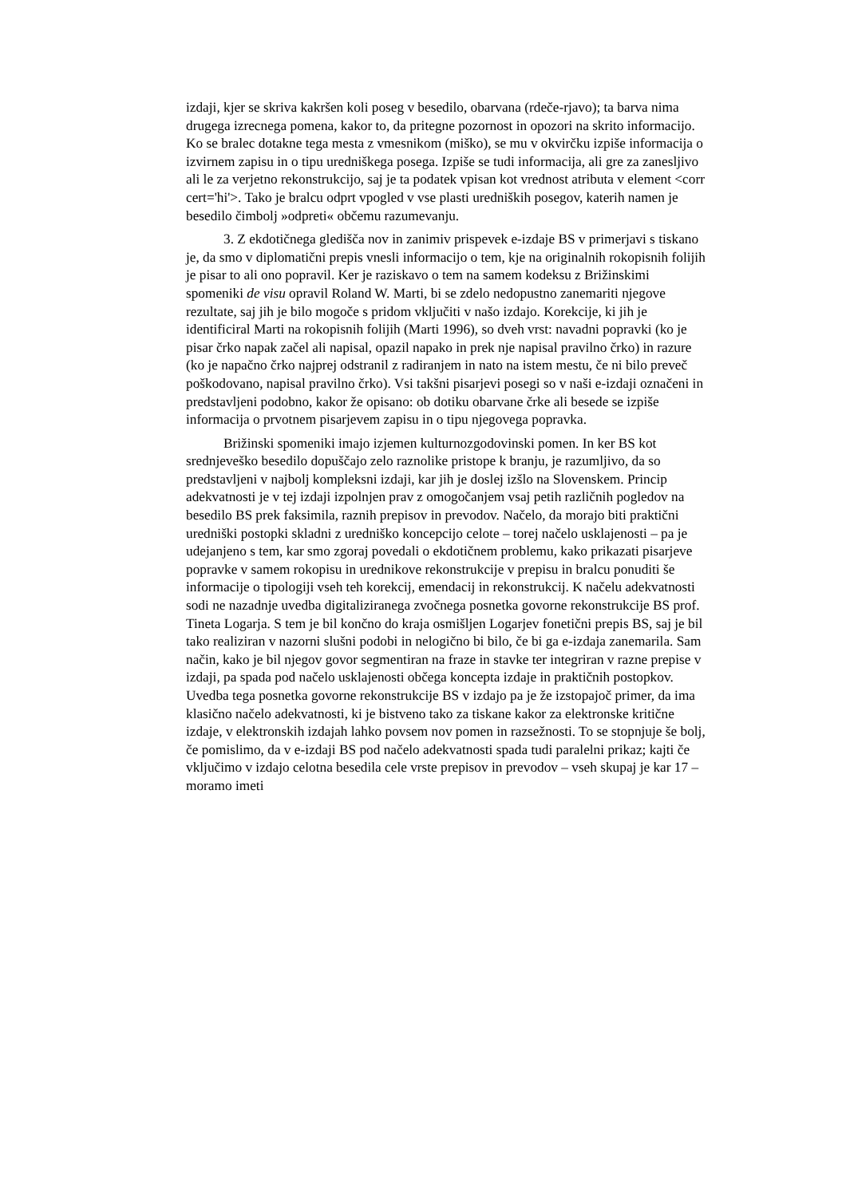izdaji, kjer se skriva kakršen koli poseg v besedilo, obarvana (rdeče-rjavo); ta barva nima drugega izrecnega pomena, kakor to, da pritegne pozornost in opozori na skrito informacijo. Ko se bralec dotakne tega mesta z vmesnikom (miško), se mu v okvirčku izpiše informacija o izvirnem zapisu in o tipu uredniškega posega. Izpiše se tudi informacija, ali gre za zanesljivo ali le za verjetno rekonstrukcijo, saj je ta podatek vpisan kot vrednost atributa v element <corr cert='hi'>. Tako je bralcu odprt vpogled v vse plasti uredniških posegov, katerih namen je besedilo čimbolj »odpreti« občemu razumevanju.
3. Z ekdotičnega gledišča nov in zanimiv prispevek e-izdaje BS v primerjavi s tiskano je, da smo v diplomatični prepis vnesli informacijo o tem, kje na originalnih rokopisnih folijih je pisar to ali ono popravil. Ker je raziskavo o tem na samem kodeksu z Brižinskimi spomeniki de visu opravil Roland W. Marti, bi se zdelo nedopustno zanemariti njegove rezultate, saj jih je bilo mogoče s pridom vključiti v našo izdajo. Korekcije, ki jih je identificiral Marti na rokopisnih folijih (Marti 1996), so dveh vrst: navadni popravki (ko je pisar črko napak začel ali napisal, opazil napako in prek nje napisal pravilno črko) in razure (ko je napačno črko najprej odstranil z radiranjem in nato na istem mestu, če ni bilo preveč poškodovano, napisal pravilno črko). Vsi takšni pisarjevi posegi so v naši e-izdaji označeni in predstavljeni podobno, kakor že opisano: ob dotiku obarvane črke ali besede se izpiše informacija o prvotnem pisarjevem zapisu in o tipu njegovega popravka.
Brižinski spomeniki imajo izjemen kulturnozgodovinski pomen. In ker BS kot srednjeveško besedilo dopuščajo zelo raznolike pristope k branju, je razumljivo, da so predstavljeni v najbolj kompleksni izdaji, kar jih je doslej izšlo na Slovenskem. Princip adekvatnosti je v tej izdaji izpolnjen prav z omogočanjem vsaj petih različnih pogledov na besedilo BS prek faksimila, raznih prepisov in prevodov. Načelo, da morajo biti praktični uredniški postopki skladni z uredniško koncepcijo celote – torej načelo usklajenosti – pa je udejanjeno s tem, kar smo zgoraj povedali o ekdotičnem problemu, kako prikazati pisarjeve popravke v samem rokopisu in urednikove rekonstrukcije v prepisu in bralcu ponuditi še informacije o tipologiji vseh teh korekcij, emendacij in rekonstrukcij. K načelu adekvatnosti sodi ne nazadnje uvedba digitaliziranega zvočnega posnetka govorne rekonstrukcije BS prof. Tineta Logarja. S tem je bil končno do kraja osmišljen Logarjev fonetični prepis BS, saj je bil tako realiziran v nazorni slušni podobi in nelogično bi bilo, če bi ga e-izdaja zanemarila. Sam način, kako je bil njegov govor segmentiran na fraze in stavke ter integriran v razne prepise v izdaji, pa spada pod načelo usklajenosti občega koncepta izdaje in praktičnih postopkov. Uvedba tega posnetka govorne rekonstrukcije BS v izdajo pa je že izstopajoč primer, da ima klasično načelo adekvatnosti, ki je bistveno tako za tiskane kakor za elektronske kritične izdaje, v elektronskih izdajah lahko povsem nov pomen in razsežnosti. To se stopnjuje še bolj, če pomislimo, da v e-izdaji BS pod načelo adekvatnosti spada tudi paralelni prikaz; kajti če vključimo v izdajo celotna besedila cele vrste prepisov in prevodov – vseh skupaj je kar 17 – moramo imeti